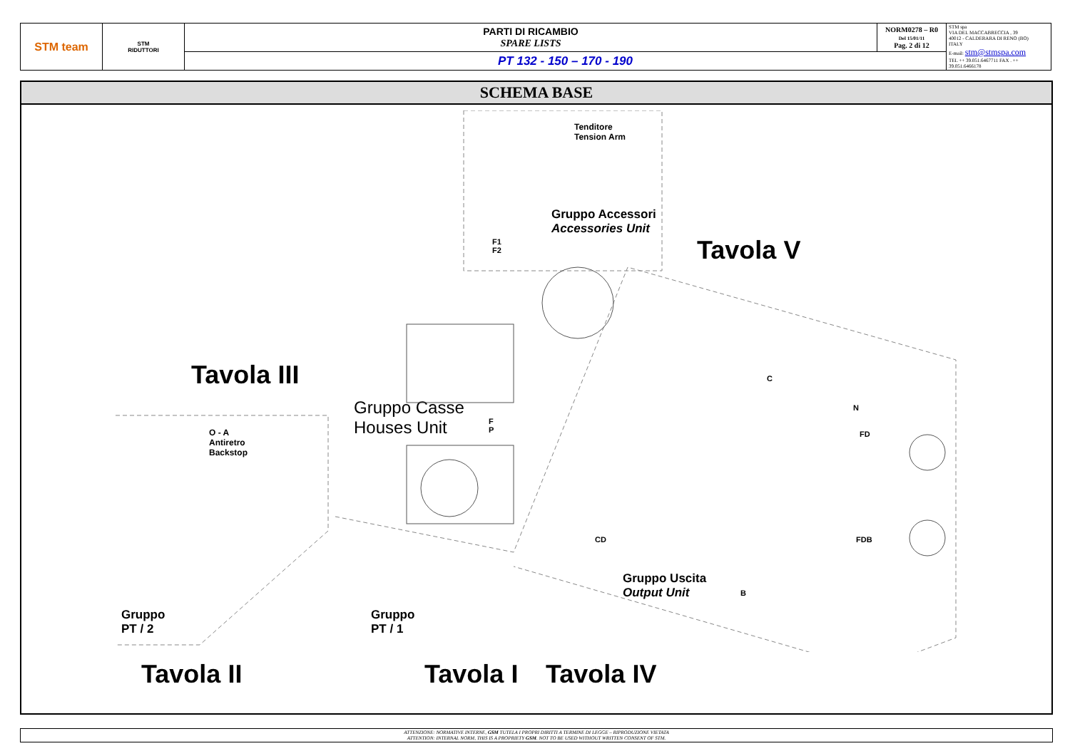| STM team | STM RIDUTTORI | PARTI DI RICAMBIO SPARE LISTS | NORM0278 – R0 Del 15/01/11 Pag. 2 di 12 | STM spa VIA DEL MACCABRECCIA , 39 40012 - CALDERARA DI RENO (BO) ITALY E-mail: stm@stmspa.com TEL ++ 39.051.6467711 FAX . ++ 39.051.6466178 |
| | | PT 132 - 150 – 170 - 190 | | |
SCHEMA BASE
Tenditore
Tension Arm
Gruppo Accessori
Accessories Unit
F1
F2
Tavola V
Tavola III
Gruppo Casse
Houses Unit
F
P
C
N
FD
O - A
Antiretro
Backstop
CD FDB
Gruppo Uscita
Output Unit
B
Gruppo
PT / 2
Gruppo
PT / 1
Tavola II Tavola I Tavola IV
ATTENZIONE: NORMATIVE INTERNE, GSM TUTELA I PROPRI DIRITTI A TERMINE DI LEGGE – RIPRODUZIONE VIETATA
ATTENTION: INTERNAL NORM, THIS IS A PROPRIETY GSM. NOT TO BE USED WITHOUT WRITTEN CONSENT OF STM.